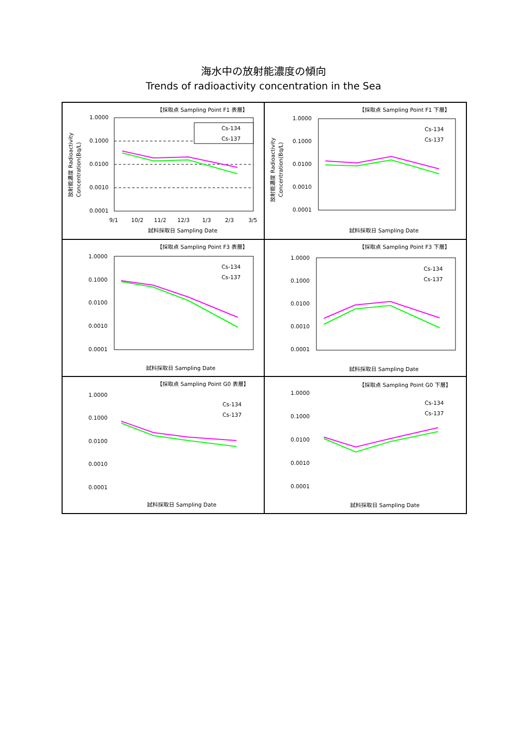海水中の放射能濃度の傾向
Trends of radioactivity concentration in the Sea
【採取点 Sampling Point F1 表層】
放射能濃度 Radioactivity
Concentration(Bq/L)
1.0000
0.1000
0.0100
0.0010
0.0001
Cs-134
Cs-137
9/1
10/2
11/2
12/3
1/3
2/3
3/5
試料採取日 Sampling Date
【採取点 Sampling Point F1 下層】
放射能濃度 Radioactivity
Concentration(Bq/L)
1.0000
0.1000
0.0100
0.0010
0.0001
Cs-134
Cs-137
試料採取日 Sampling Date
【採取点 Sampling Point F3 表層】
1.0000
0.1000
0.0100
0.0010
0.0001
Cs-134
Cs-137
試料採取日 Sampling Date
【採取点 Sampling Point F3 下層】
1.0000
0.1000
0.0100
0.0010
0.0001
Cs-134
Cs-137
試料採取日 Sampling Date
【採取点 Sampling Point G0 表層】
1.0000
0.1000
0.0100
0.0010
0.0001
Cs-134
Cs-137
試料採取日 Sampling Date
【採取点 Sampling Point G0 下層】
1.0000
0.1000
0.0100
0.0010
0.0001
Cs-134
Cs-137
試料採取日 Sampling Date